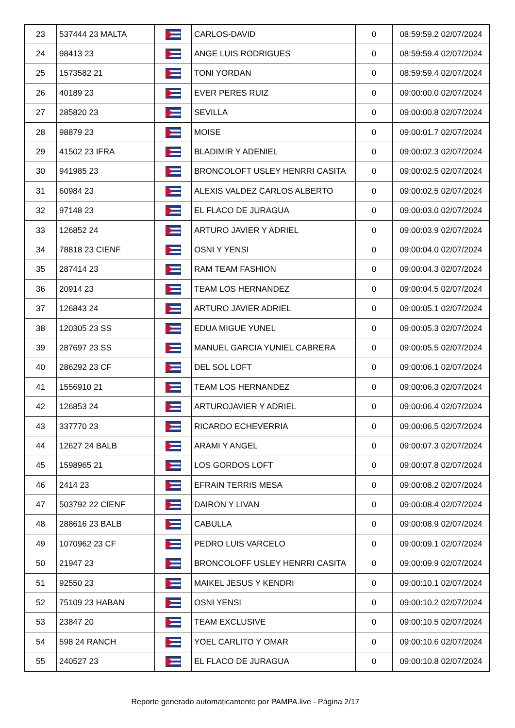| 23 | 537444 23 MALTA | | CARLOS-DAVID | 0 | 08:59:59.2 02/07/2024 |
| 24 | 98413 23 | | ANGE LUIS RODRIGUES | 0 | 08:59:59.4 02/07/2024 |
| 25 | 1573582 21 | | TONI YORDAN | 0 | 08:59:59.4 02/07/2024 |
| 26 | 40189 23 | | EVER PERES RUIZ | 0 | 09:00:00.0 02/07/2024 |
| 27 | 285820 23 | | SEVILLA | 0 | 09:00:00.8 02/07/2024 |
| 28 | 98879 23 | | MOISE | 0 | 09:00:01.7 02/07/2024 |
| 29 | 41502 23 IFRA | | BLADIMIR Y ADENIEL | 0 | 09:00:02.3 02/07/2024 |
| 30 | 941985 23 | | BRONCOLOFT USLEY HENRRI CASITA | 0 | 09:00:02.5 02/07/2024 |
| 31 | 60984 23 | | ALEXIS VALDEZ CARLOS ALBERTO | 0 | 09:00:02.5 02/07/2024 |
| 32 | 97148 23 | | EL FLACO DE JURAGUA | 0 | 09:00:03.0 02/07/2024 |
| 33 | 126852 24 | | ARTURO JAVIER Y ADRIEL | 0 | 09:00:03.9 02/07/2024 |
| 34 | 78818 23 CIENF | | OSNI Y YENSI | 0 | 09:00:04.0 02/07/2024 |
| 35 | 287414 23 | | RAM TEAM FASHION | 0 | 09:00:04.3 02/07/2024 |
| 36 | 20914 23 | | TEAM LOS HERNANDEZ | 0 | 09:00:04.5 02/07/2024 |
| 37 | 126843 24 | | ARTURO JAVIER ADRIEL | 0 | 09:00:05.1 02/07/2024 |
| 38 | 120305 23 SS | | EDUA MIGUE YUNEL | 0 | 09:00:05.3 02/07/2024 |
| 39 | 287697 23 SS | | MANUEL GARCIA YUNIEL CABRERA | 0 | 09:00:05.5 02/07/2024 |
| 40 | 286292 23 CF | | DEL SOL LOFT | 0 | 09:00:06.1 02/07/2024 |
| 41 | 1556910 21 | | TEAM LOS HERNANDEZ | 0 | 09:00:06.3 02/07/2024 |
| 42 | 126853 24 | | ARTUROJAVIER Y ADRIEL | 0 | 09:00:06.4 02/07/2024 |
| 43 | 337770 23 | | RICARDO ECHEVERRIA | 0 | 09:00:06.5 02/07/2024 |
| 44 | 12627 24 BALB | | ARAMI Y ANGEL | 0 | 09:00:07.3 02/07/2024 |
| 45 | 1598965 21 | | LOS GORDOS LOFT | 0 | 09:00:07.8 02/07/2024 |
| 46 | 2414 23 | | EFRAIN TERRIS MESA | 0 | 09:00:08.2 02/07/2024 |
| 47 | 503792 22 CIENF | | DAIRON Y LIVAN | 0 | 09:00:08.4 02/07/2024 |
| 48 | 288616 23 BALB | | CABULLA | 0 | 09:00:08.9 02/07/2024 |
| 49 | 1070962 23 CF | | PEDRO LUIS VARCELO | 0 | 09:00:09.1 02/07/2024 |
| 50 | 21947 23 | | BRONCOLOFF USLEY HENRRI CASITA | 0 | 09:00:09.9 02/07/2024 |
| 51 | 92550 23 | | MAIKEL JESUS Y KENDRI | 0 | 09:00:10.1 02/07/2024 |
| 52 | 75109 23 HABAN | | OSNI YENSI | 0 | 09:00:10.2 02/07/2024 |
| 53 | 23847 20 | | TEAM EXCLUSIVE | 0 | 09:00:10.5 02/07/2024 |
| 54 | 598 24 RANCH | | YOEL CARLITO Y OMAR | 0 | 09:00:10.6 02/07/2024 |
| 55 | 240527 23 | | EL FLACO DE JURAGUA | 0 | 09:00:10.8 02/07/2024 |
Reporte generado automaticamente por PAMPA.live - Página 2/17